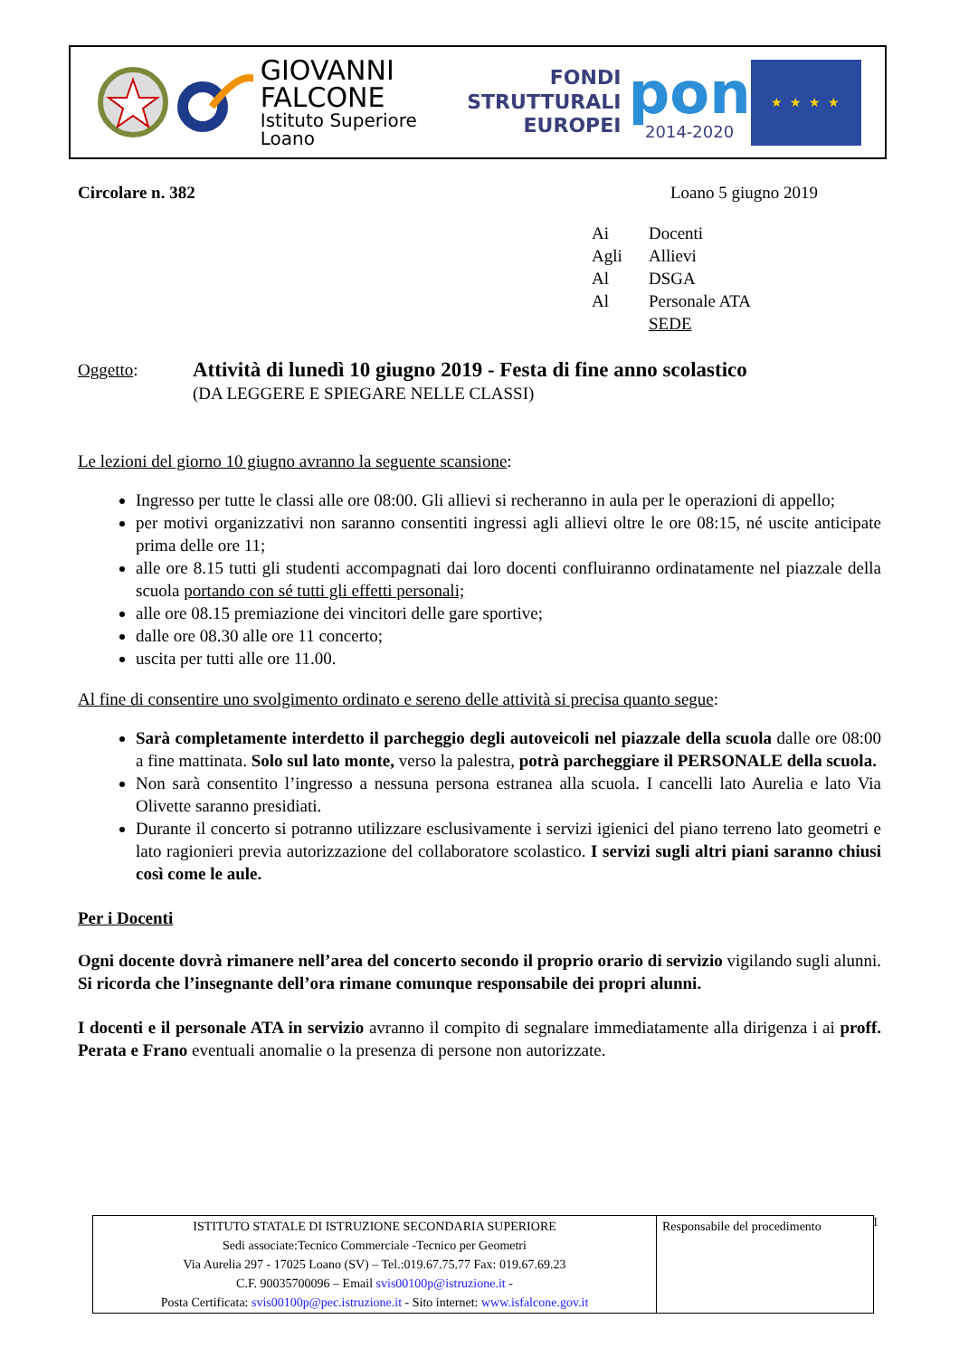GIOVANNI
FALCONE
Istituto Superiore Loano
FONDI
STRUTTURALI
EUROPEI
pon
2014-2020
★ ★ ★ ★
Circolare n. 382 Loano 5 giugno 2019
Ai Docenti Agli Allievi Al DSGA Al Personale ATA SEDE
Oggetto:
Attività di lunedì 10 giugno 2019 - Festa di fine anno scolastico
(DA LEGGERE E SPIEGARE NELLE CLASSI)
Le lezioni del giorno 10 giugno avranno la seguente scansione:
Ingresso per tutte le classi alle ore 08:00. Gli allievi si recheranno in aula per le operazioni di appello;
per motivi organizzativi non saranno consentiti ingressi agli allievi oltre le ore 08:15, né uscite anticipate prima delle ore 11;
alle ore 8.15 tutti gli studenti accompagnati dai loro docenti confluiranno ordinatamente nel piazzale della scuola portando con sé tutti gli effetti personali;
alle ore 08.15 premiazione dei vincitori delle gare sportive;
dalle ore 08.30 alle ore 11 concerto;
uscita per tutti alle ore 11.00.
Al fine di consentire uno svolgimento ordinato e sereno delle attività si precisa quanto segue:
Sarà completamente interdetto il parcheggio degli autoveicoli nel piazzale della scuola dalle ore 08:00 a fine mattinata. Solo sul lato monte, verso la palestra, potrà parcheggiare il PERSONALE della scuola.
Non sarà consentito l’ingresso a nessuna persona estranea alla scuola. I cancelli lato Aurelia e lato Via Olivette saranno presidiati.
Durante il concerto si potranno utilizzare esclusivamente i servizi igienici del piano terreno lato geometri e lato ragionieri previa autorizzazione del collaboratore scolastico. I servizi sugli altri piani saranno chiusi così come le aule.
Per i Docenti
Ogni docente dovrà rimanere nell’area del concerto secondo il proprio orario di servizio vigilando sugli alunni. Si ricorda che l’insegnante dell’ora rimane comunque responsabile dei propri alunni.
I docenti e il personale ATA in servizio avranno il compito di segnalare immediatamente alla dirigenza i ai proff. Perata e Frano eventuali anomalie o la presenza di persone non autorizzate.
| ISTITUTO STATALE DI ISTRUZIONE SECONDARIA SUPERIORE Sedi associate:Tecnico Commerciale -Tecnico per Geometri Via Aurelia 297 - 17025 Loano (SV) – Tel.:019.67.75.77 Fax: 019.67.69.23 C.F. 90035700096 – Email svis00100p@istruzione.it - Posta Certificata: svis00100p@pec.istruzione.it - Sito internet: www.isfalcone.gov.it | Responsabile del procedimento |
1